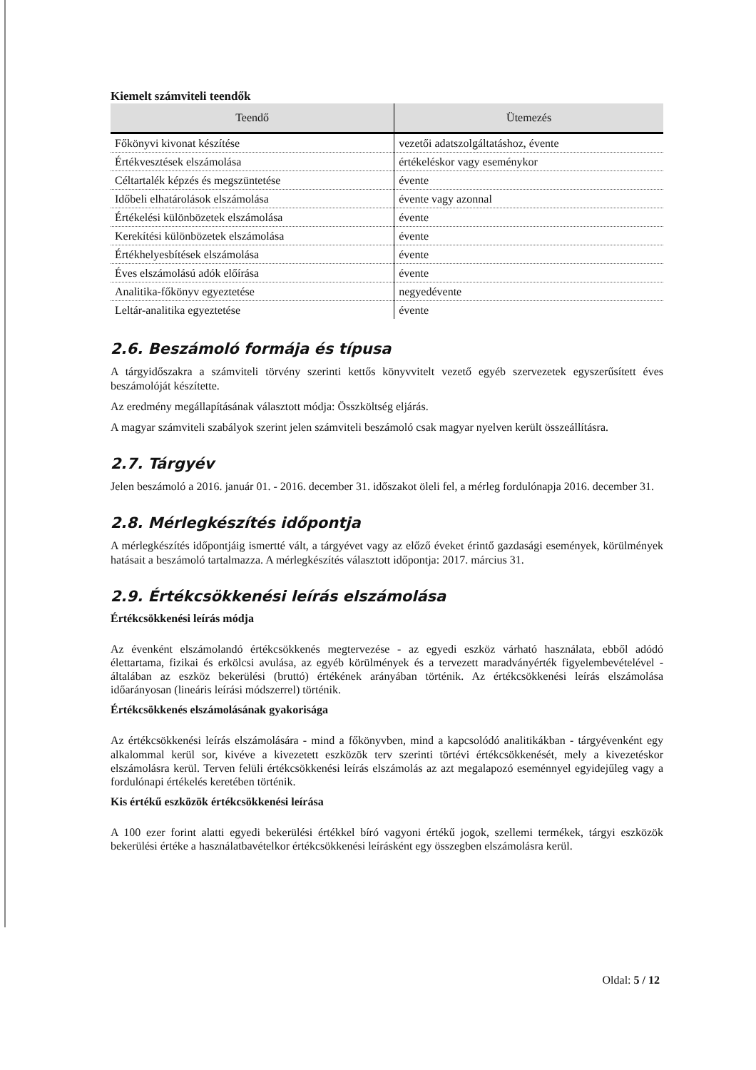Kiemelt számviteli teendők
| Teendő | Ütemezés |
| --- | --- |
| Főkönyvi kivonat készítése | vezetői adatszolgáltatáshoz, évente |
| Értékvesztések elszámolása | értékeléskor vagy eseménykor |
| Céltartalék képzés és megszüntetése | évente |
| Időbeli elhatárolások elszámolása | évente vagy azonnal |
| Értékelési különbözetek elszámolása | évente |
| Kerekítési különbözetek elszámolása | évente |
| Értékhelyesbítések elszámolása | évente |
| Éves elszámolású adók előírása | évente |
| Analitika-főkönyv egyeztetése | negyedévente |
| Leltár-analitika egyeztetése | évente |
2.6. Beszámoló formája és típusa
A tárgyidőszakra a számviteli törvény szerinti kettős könyvvitelt vezető egyéb szervezetek egyszerűsített éves beszámolóját készítette.
Az eredmény megállapításának választott módja: Összköltség eljárás.
A magyar számviteli szabályok szerint jelen számviteli beszámoló csak magyar nyelven került összeállításra.
2.7. Tárgyév
Jelen beszámoló a 2016. január 01. - 2016. december 31. időszakot öleli fel, a mérleg fordulónapja 2016. december 31.
2.8. Mérlegkészítés időpontja
A mérlegkészítés időpontjáig ismertté vált, a tárgyévet vagy az előző éveket érintő gazdasági események, körülmények hatásait a beszámoló tartalmazza. A mérlegkészítés választott időpontja: 2017. március 31.
2.9. Értékcsökkenési leírás elszámolása
Értékcsökkenési leírás módja
Az évenként elszámolandó értékcsökkenés megtervezése - az egyedi eszköz várható használata, ebből adódó élettartama, fizikai és erkölcsi avulása, az egyéb körülmények és a tervezett maradványérték figyelembevételével - általában az eszköz bekerülési (bruttó) értékének arányában történik. Az értékcsökkenési leírás elszámolása időarányosan (lineáris leírási módszerrel) történik.
Értékcsökkenés elszámolásának gyakorisága
Az értékcsökkenési leírás elszámolására - mind a főkönyvben, mind a kapcsolódó analitikákban - tárgyévenként egy alkalommal kerül sor, kivéve a kivezetett eszközök terv szerinti törtévi értékcsökkenését, mely a kivezetéskor elszámolásra kerül. Terven felüli értékcsökkenési leírás elszámolás az azt megalapozó eseménnyel egyidejűleg vagy a fordulónapi értékelés keretében történik.
Kis értékű eszközök értékcsökkenési leírása
A 100 ezer forint alatti egyedi bekerülési értékkel bíró vagyoni értékű jogok, szellemi termékek, tárgyi eszközök bekerülési értéke a használatbavételkor értékcsökkenési leírásként egy összegben elszámolásra kerül.
Oldal: 5 / 12